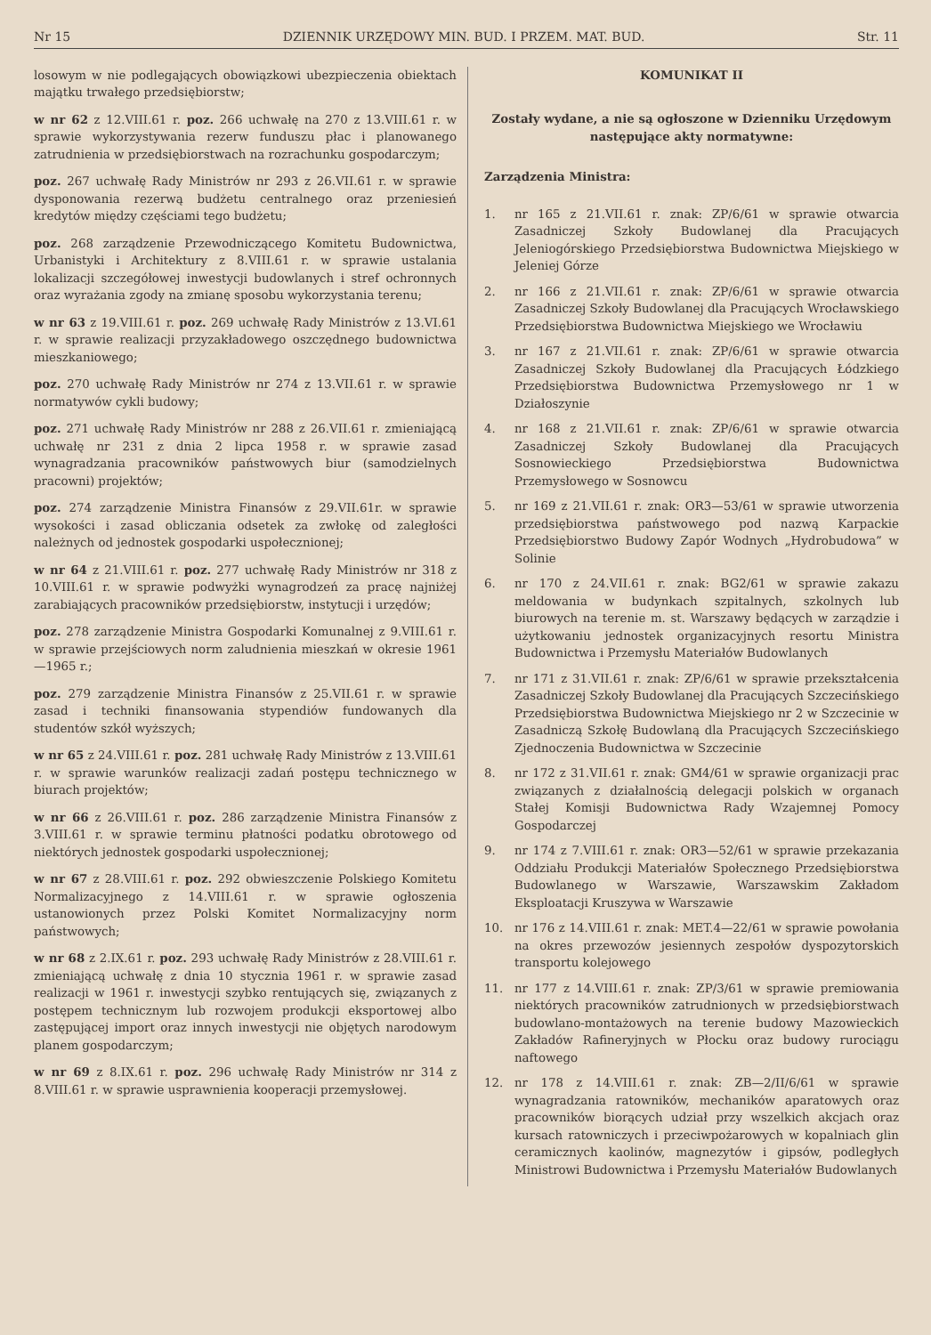Nr 15 DZIENNIK URZĘDOWY MIN. BUD. I PRZEM. MAT. BUD. Str. 11
losowym w nie podlegających obowiązkowi ubezpieczenia obiektach majątku trwałego przedsiębiorstw;
w nr 62 z 12.VIII.61 r. poz. 266 uchwałę na 270 z 13.VIII.61 r. w sprawie wykorzystywania rezerw funduszu płac i planowanego zatrudnienia w przedsiębiorstwach na rozrachunku gospodarczym;
poz. 267 uchwałę Rady Ministrów nr 293 z 26.VII.61 r. w sprawie dysponowania rezerwą budżetu centralnego oraz przeniesień kredytów między częściami tego budżetu;
poz. 268 zarządzenie Przewodniczącego Komitetu Budownictwa, Urbanistyki i Architektury z 8.VIII.61 r. w sprawie ustalania lokalizacji szczegółowej inwestycji budowlanych i stref ochronnych oraz wyrażania zgody na zmianę sposobu wykorzystania terenu;
w nr 63 z 19.VIII.61 r. poz. 269 uchwałę Rady Ministrów z 13.VI.61 r. w sprawie realizacji przyzakładowego oszczędnego budownictwa mieszkaniowego;
poz. 270 uchwałę Rady Ministrów nr 274 z 13.VII.61 r. w sprawie normatywów cykli budowy;
poz. 271 uchwałę Rady Ministrów nr 288 z 26.VII.61 r. zmieniającą uchwałę nr 231 z dnia 2 lipca 1958 r. w sprawie zasad wynagradzania pracowników państwowych biur (samodzielnych pracowni) projektów;
poz. 274 zarządzenie Ministra Finansów z 29.VII.61r. w sprawie wysokości i zasad obliczania odsetek za zwłokę od zaległości należnych od jednostek gospodarki uspołecznionej;
w nr 64 z 21.VIII.61 r. poz. 277 uchwałę Rady Ministrów nr 318 z 10.VIII.61 r. w sprawie podwyżki wynagrodzeń za pracę najniżej zarabiających pracowników przedsiębiorstw, instytucji i urzędów;
poz. 278 zarządzenie Ministra Gospodarki Komunalnej z 9.VIII.61 r. w sprawie przejściowych norm zaludnienia mieszkań w okresie 1961—1965 r.;
poz. 279 zarządzenie Ministra Finansów z 25.VII.61 r. w sprawie zasad i techniki finansowania stypendiów fundowanych dla studentów szkół wyższych;
w nr 65 z 24.VIII.61 r. poz. 281 uchwałę Rady Ministrów z 13.VIII.61 r. w sprawie warunków realizacji zadań postępu technicznego w biurach projektów;
w nr 66 z 26.VIII.61 r. poz. 286 zarządzenie Ministra Finansów z 3.VIII.61 r. w sprawie terminu płatności podatku obrotowego od niektórych jednostek gospodarki uspołecznionej;
w nr 67 z 28.VIII.61 r. poz. 292 obwieszczenie Polskiego Komitetu Normalizacyjnego z 14.VIII.61 r. w sprawie ogłoszenia ustanowionych przez Polski Komitet Normalizacyjny norm państwowych;
w nr 68 z 2.IX.61 r. poz. 293 uchwałę Rady Ministrów z 28.VIII.61 r. zmieniającą uchwałę z dnia 10 stycznia 1961 r. w sprawie zasad realizacji w 1961 r. inwestycji szybko rentujących się, związanych z postępem technicznym lub rozwojem produkcji eksportowej albo zastępującej import oraz innych inwestycji nie objętych narodowym planem gospodarczym;
w nr 69 z 8.IX.61 r. poz. 296 uchwałę Rady Ministrów nr 314 z 8.VIII.61 r. w sprawie usprawnienia kooperacji przemysłowej.
KOMUNIKAT II
Zostały wydane, a nie są ogłoszone w Dzienniku Urzędowym następujące akty normatywne:
Zarządzenia Ministra:
1. nr 165 z 21.VII.61 r. znak: ZP/6/61 w sprawie otwarcia Zasadniczej Szkoły Budowlanej dla Pracujących Jeleniogórskiego Przedsiębiorstwa Budownictwa Miejskiego w Jeleniej Górze
2. nr 166 z 21.VII.61 r. znak: ZP/6/61 w sprawie otwarcia Zasadniczej Szkoły Budowlanej dla Pracujących Wrocławskiego Przedsiębiorstwa Budownictwa Miejskiego we Wrocławiu
3. nr 167 z 21.VII.61 r. znak: ZP/6/61 w sprawie otwarcia Zasadniczej Szkoły Budowlanej dla Pracujących Łódzkiego Przedsiębiorstwa Budownictwa Przemysłowego nr 1 w Działoszynie
4. nr 168 z 21.VII.61 r. znak: ZP/6/61 w sprawie otwarcia Zasadniczej Szkoły Budowlanej dla Pracujących Sosnowieckiego Przedsiębiorstwa Budownictwa Przemysłowego w Sosnowcu
5. nr 169 z 21.VII.61 r. znak: OR3—53/61 w sprawie utworzenia przedsiębiorstwa państwowego pod nazwą Karpackie Przedsiębiorstwo Budowy Zapór Wodnych „Hydrobudowa” w Solinie
6. nr 170 z 24.VII.61 r. znak: BG2/61 w sprawie zakazu meldowania w budynkach szpitalnych, szkolnych lub biurowych na terenie m. st. Warszawy będących w zarządzie i użytkowaniu jednostek organizacyjnych resortu Ministra Budownictwa i Przemysłu Materiałów Budowlanych
7. nr 171 z 31.VII.61 r. znak: ZP/6/61 w sprawie przekształcenia Zasadniczej Szkoły Budowlanej dla Pracujących Szczecińskiego Przedsiębiorstwa Budownictwa Miejskiego nr 2 w Szczecinie w Zasadniczą Szkołę Budowlaną dla Pracujących Szczecińskiego Zjednoczenia Budownictwa w Szczecinie
8. nr 172 z 31.VII.61 r. znak: GM4/61 w sprawie organizacji prac związanych z działalnością delegacji polskich w organach Stałej Komisji Budownictwa Rady Wzajemnej Pomocy Gospodarczej
9. nr 174 z 7.VIII.61 r. znak: OR3—52/61 w sprawie przekazania Oddziału Produkcji Materiałów Społecznego Przedsiębiorstwa Budowlanego w Warszawie, Warszawskim Zakładom Eksploatacji Kruszywa w Warszawie
10. nr 176 z 14.VIII.61 r. znak: MET.4—22/61 w sprawie powołania na okres przewozów jesiennych zespołów dyspozytorskich transportu kolejowego
11. nr 177 z 14.VIII.61 r. znak: ZP/3/61 w sprawie premiowania niektórych pracowników zatrudnionych w przedsiębiorstwach budowlano-montażowych na terenie budowy Mazowieckich Zakładów Rafineryjnych w Płocku oraz budowy rurociągu naftowego
12. nr 178 z 14.VIII.61 r. znak: ZB—2/II/6/61 w sprawie wynagradzania ratowników, mechaników aparatowych oraz pracowników biorących udział przy wszelkich akcjach oraz kursach ratowniczych i przeciwpożarowych w kopalniach glin ceramicznych kaolinów, magnezytów i gipsów, podległych Ministrowi Budownictwa i Przemysłu Materiałów Budowlanych